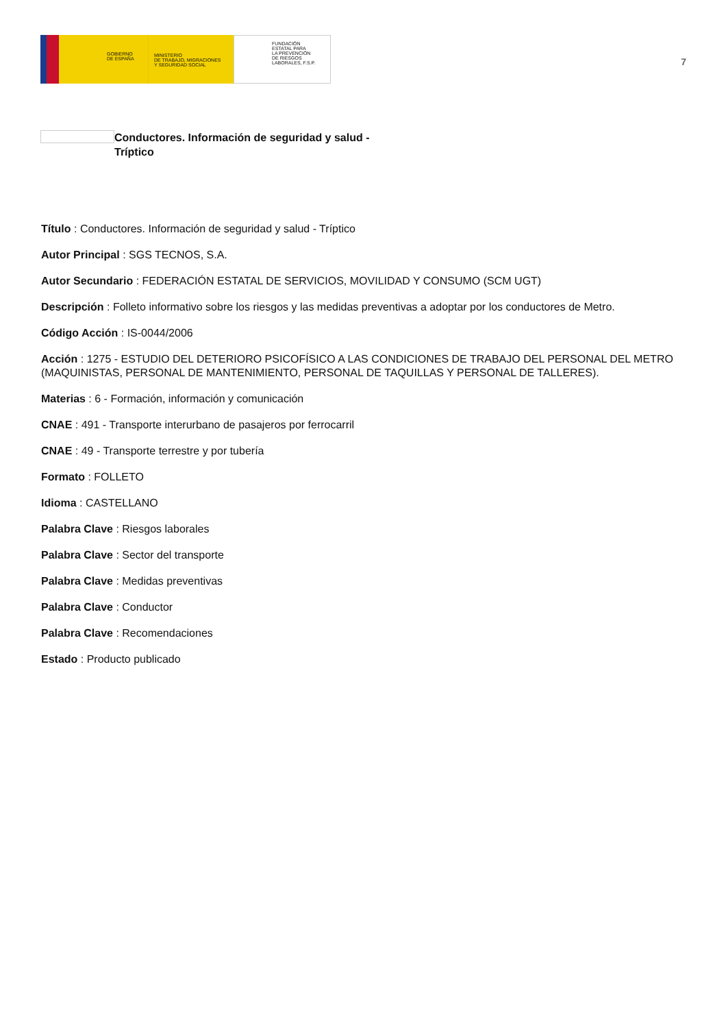GOBIERNO
DE ESPAÑA
MINISTERIO
DE TRABAJO, MIGRACIONES
Y SEGURIDAD SOCIAL
FUNDACIÓN
ESTATAL PARA
LA PREVENCIÓN
DE RIESGOS
LABORALES, F.S.P.
7
Conductores. Información de seguridad y salud - Tríptico
Título : Conductores. Información de seguridad y salud - Tríptico
Autor Principal : SGS TECNOS, S.A.
Autor Secundario : FEDERACIÓN ESTATAL DE SERVICIOS, MOVILIDAD Y CONSUMO (SCM UGT)
Descripción : Folleto informativo sobre los riesgos y las medidas preventivas a adoptar por los conductores de Metro.
Código Acción : IS-0044/2006
Acción : 1275 - ESTUDIO DEL DETERIORO PSICOFÍSICO A LAS CONDICIONES DE TRABAJO DEL PERSONAL DEL METRO (MAQUINISTAS, PERSONAL DE MANTENIMIENTO, PERSONAL DE TAQUILLAS Y PERSONAL DE TALLERES).
Materias : 6 - Formación, información y comunicación
CNAE : 491 - Transporte interurbano de pasajeros por ferrocarril
CNAE : 49 - Transporte terrestre y por tubería
Formato : FOLLETO
Idioma : CASTELLANO
Palabra Clave : Riesgos laborales
Palabra Clave : Sector del transporte
Palabra Clave : Medidas preventivas
Palabra Clave : Conductor
Palabra Clave : Recomendaciones
Estado : Producto publicado